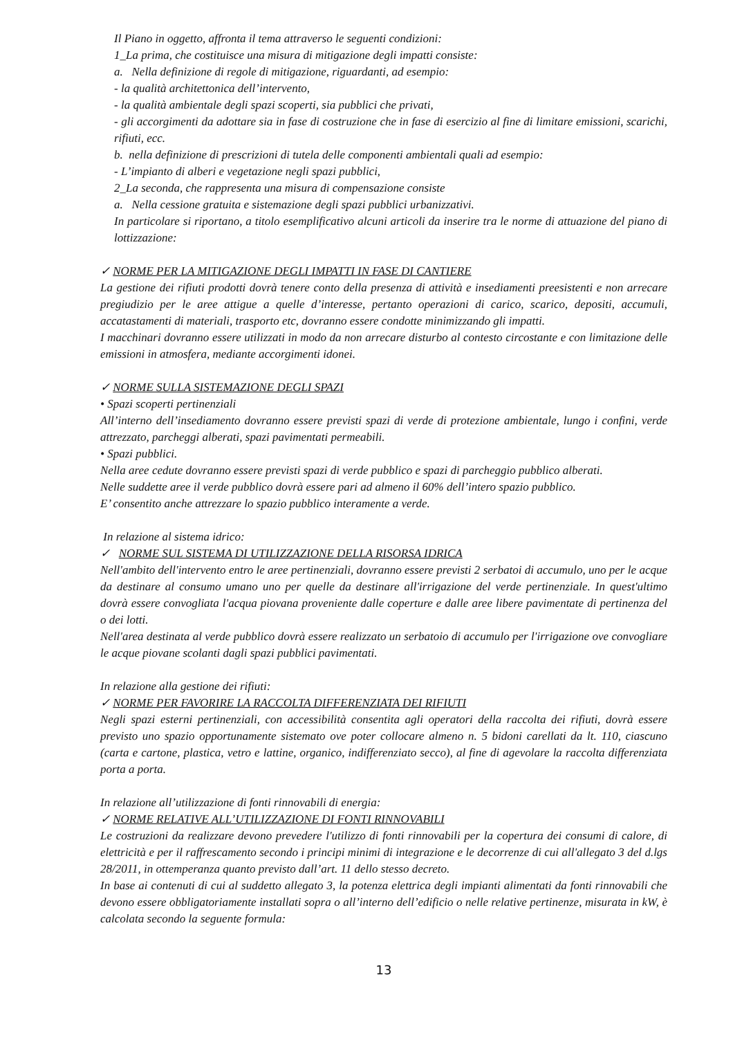Il Piano in oggetto, affronta il tema attraverso le seguenti condizioni:
1_La prima, che costituisce una misura di mitigazione degli impatti consiste:
a. Nella definizione di regole di mitigazione, riguardanti, ad esempio:
- la qualità architettonica dell’intervento,
- la qualità ambientale degli spazi scoperti, sia pubblici che privati,
- gli accorgimenti da adottare sia in fase di costruzione che in fase di esercizio al fine di limitare emissioni, scarichi, rifiuti, ecc.
b. nella definizione di prescrizioni di tutela delle componenti ambientali quali ad esempio:
- L’impianto di alberi e vegetazione negli spazi pubblici,
2_La seconda, che rappresenta una misura di compensazione consiste
a. Nella cessione gratuita e sistemazione degli spazi pubblici urbanizzativi.
In particolare si riportano, a titolo esemplificativo alcuni articoli da inserire tra le norme di attuazione del piano di lottizzazione:
✓ NORME PER LA MITIGAZIONE DEGLI IMPATTI IN FASE DI CANTIERE
La gestione dei rifiuti prodotti dovrà tenere conto della presenza di attività e insediamenti preesistenti e non arrecare pregiudizio per le aree attigue a quelle d’interesse, pertanto operazioni di carico, scarico, depositi, accumuli, accatastamenti di materiali, trasporto etc, dovranno essere condotte minimizzando gli impatti.
I macchinari dovranno essere utilizzati in modo da non arrecare disturbo al contesto circostante e con limitazione delle emissioni in atmosfera, mediante accorgimenti idonei.
✓ NORME SULLA SISTEMAZIONE DEGLI SPAZI
• Spazi scoperti pertinenziali
All’interno dell’insediamento dovranno essere previsti spazi di verde di protezione ambientale, lungo i confini, verde attrezzato, parcheggi alberati, spazi pavimentati permeabili.
• Spazi pubblici.
Nella aree cedute dovranno essere previsti spazi di verde pubblico e spazi di parcheggio pubblico alberati.
Nelle suddette aree il verde pubblico dovrà essere pari ad almeno il 60% dell’intero spazio pubblico.
E’ consentito anche attrezzare lo spazio pubblico interamente a verde.
In relazione al sistema idrico:
✓ NORME SUL SISTEMA DI UTILIZZAZIONE DELLA RISORSA IDRICA
Nell'ambito dell'intervento entro le aree pertinenziali, dovranno essere previsti 2 serbatoi di accumulo, uno per le acque da destinare al consumo umano uno per quelle da destinare all'irrigazione del verde pertinenziale. In quest'ultimo dovrà essere convogliata l'acqua piovana proveniente dalle coperture e dalle aree libere pavimentate di pertinenza del o dei lotti.
Nell'area destinata al verde pubblico dovrà essere realizzato un serbatoio di accumulo per l'irrigazione ove convogliare le acque piovane scolanti dagli spazi pubblici pavimentati.
In relazione alla gestione dei rifiuti:
✓ NORME PER FAVORIRE LA RACCOLTA DIFFERENZIATA DEI RIFIUTI
Negli spazi esterni pertinenziali, con accessibilità consentita agli operatori della raccolta dei rifiuti, dovrà essere previsto uno spazio opportunamente sistemato ove poter collocare almeno n. 5 bidoni carellati da lt. 110, ciascuno (carta e cartone, plastica, vetro e lattine, organico, indifferenziato secco), al fine di agevolare la raccolta differenziata porta a porta.
In relazione all’utilizzazione di fonti rinnovabili di energia:
✓ NORME RELATIVE ALL’UTILIZZAZIONE DI FONTI RINNOVABILI
Le costruzioni da realizzare devono prevedere l'utilizzo di fonti rinnovabili per la copertura dei consumi di calore, di elettricità e per il raffrescamento secondo i principi minimi di integrazione e le decorrenze di cui all'allegato 3 del d.lgs 28/2011, in ottemperanza quanto previsto dall’art. 11 dello stesso decreto.
In base ai contenuti di cui al suddetto allegato 3, la potenza elettrica degli impianti alimentati da fonti rinnovabili che devono essere obbligatoriamente installati sopra o all’interno dell’edificio o nelle relative pertinenze, misurata in kW, è calcolata secondo la seguente formula:
13